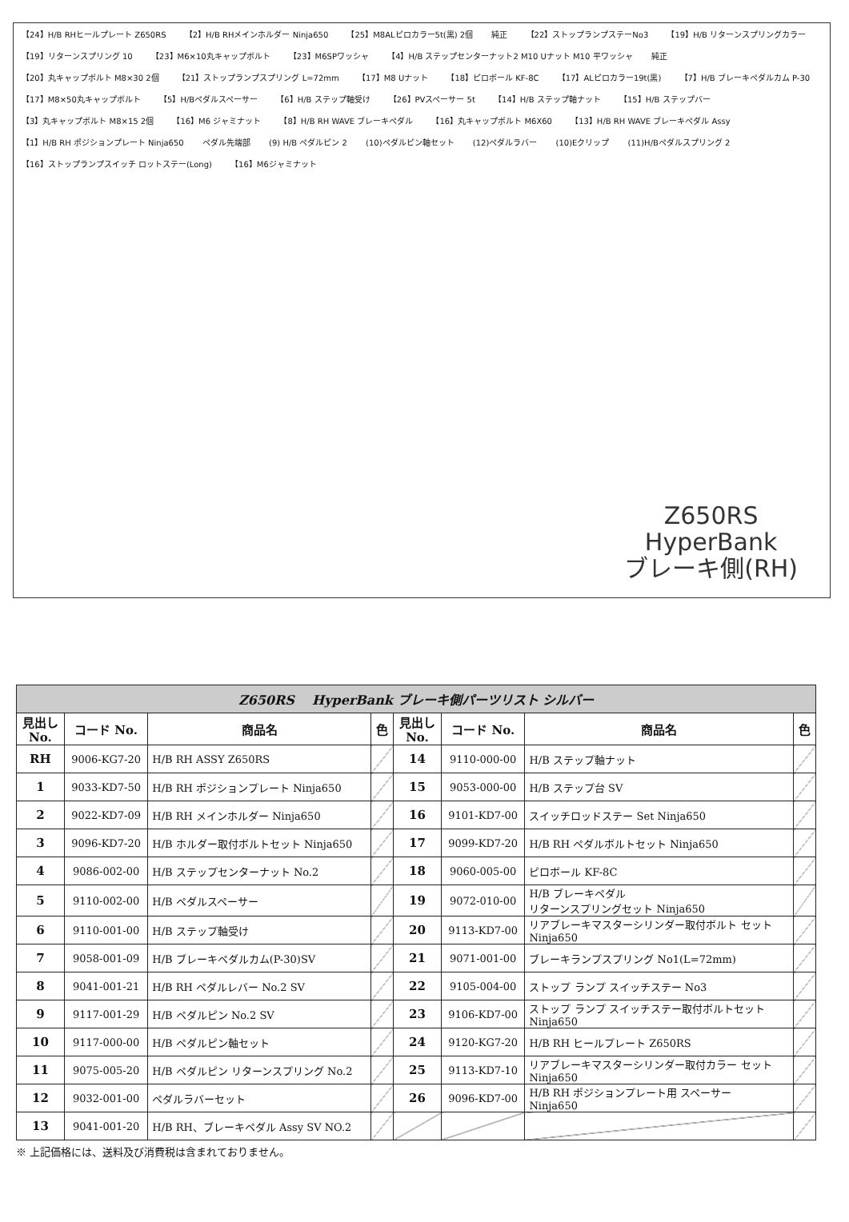【24】H/B RHヒールプレート Z650RS 【2】H/B RHメインホルダー Ninja650 【25】M8ALピロカラー5t(黒) 2個 純正 【22】ストップランプステーNo3 【19】H/B リターンスプリングカラー 【19】リターンスプリング 10 【23】M6×10丸キャップボルト 【23】M6SPワッシャ 【4】H/B ステップセンターナット2 M10 Uナット M10 平ワッシャ 純正 【20】丸キャップボルト M8×30 2個 【21】ストップランプスプリング L=72mm 【17】M8 Uナット 【18】ピロボール KF-8C 【17】ALピロカラー19t(黒) 【7】H/B ブレーキペダルカム P-30 【17】M8×50丸キャップボルト 【5】H/Bペダルスペーサー 【6】H/B ステップ軸受け 【26】PVスペーサー 5t 【14】H/B ステップ軸ナット 【15】H/B ステップバー 【3】丸キャップボルト M8×15 2個 【16】M6 ジャミナット 【8】H/B RH WAVE ブレーキペダル 【16】丸キャップボルト M6X60 【13】H/B RH WAVE ブレーキペダル Assy 【1】H/B RH ポジションプレート Ninja650 ペダル先端部 (9) H/B ペダルピン 2 (10)ペダルピン軸セット (12)ペダルラバー (10)Eクリップ (11)H/Bペダルスプリング 2 【16】ストップランプスイッチ ロットステー(Long) 【16】M6ジャミナット
Z650RS
HyperBank
ブレーキ側(RH)
| Z650RS HyperBank ブレーキ側パーツリスト シルバー | | | | | | | |
| 見出し No. | コード No. | 商品名 | 色 | 見出し No. | コード No. | 商品名 | 色 |
| RH | 9006-KG7-20 | H/B RH ASSY Z650RS | | 14 | 9110-000-00 | H/B ステップ軸ナット | |
| 1 | 9033-KD7-50 | H/B RH ポジションプレート Ninja650 | | 15 | 9053-000-00 | H/B ステップ台 SV | |
| 2 | 9022-KD7-09 | H/B RH メインホルダー Ninja650 | | 16 | 9101-KD7-00 | スイッチロッドステー Set Ninja650 | |
| 3 | 9096-KD7-20 | H/B ホルダー取付ボルトセット Ninja650 | | 17 | 9099-KD7-20 | H/B RH ペダルボルトセット Ninja650 | |
| 4 | 9086-002-00 | H/B ステップセンターナット No.2 | | 18 | 9060-005-00 | ピロボール KF-8C | |
| 5 | 9110-002-00 | H/B ペダルスペーサー | | 19 | 9072-010-00 | H/B ブレーキペダル リターンスプリングセット Ninja650 | |
| 6 | 9110-001-00 | H/B ステップ軸受け | | 20 | 9113-KD7-00 | リアブレーキマスターシリンダー取付ボルト セット Ninja650 | |
| 7 | 9058-001-09 | H/B ブレーキペダルカム(P-30)SV | | 21 | 9071-001-00 | ブレーキランプスプリング No1(L=72mm) | |
| 8 | 9041-001-21 | H/B RH ペダルレバー No.2 SV | | 22 | 9105-004-00 | ストップ ランプ スイッチステー No3 | |
| 9 | 9117-001-29 | H/B ペダルピン No.2 SV | | 23 | 9106-KD7-00 | ストップ ランプ スイッチステー取付ボルトセット Ninja650 | |
| 10 | 9117-000-00 | H/B ペダルピン軸セット | | 24 | 9120-KG7-20 | H/B RH ヒールプレート Z650RS | |
| 11 | 9075-005-20 | H/B ペダルピン リターンスプリング No.2 | | 25 | 9113-KD7-10 | リアブレーキマスターシリンダー取付カラー セット Ninja650 | |
| 12 | 9032-001-00 | ペダルラバーセット | | 26 | 9096-KD7-00 | H/B RH ポジションプレート用 スペーサー Ninja650 | |
| 13 | 9041-001-20 | H/B RH、ブレーキペダル Assy SV NO.2 | | | | | |
※ 上記価格には、送料及び消費税は含まれておりません。